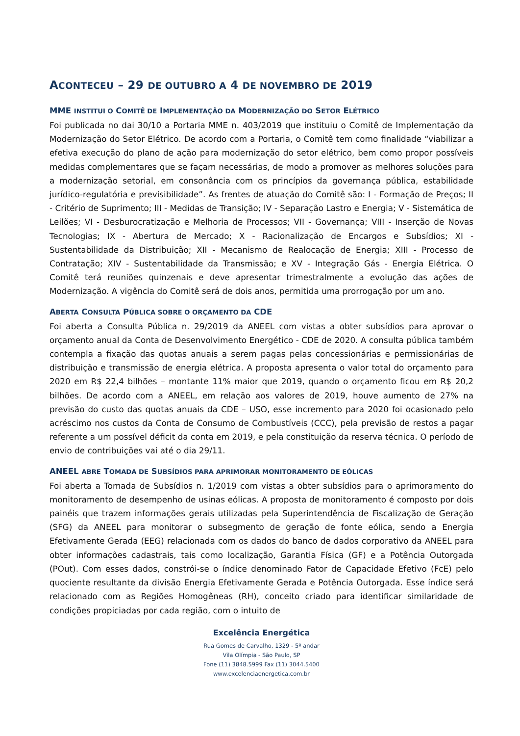ACONTECEU – 29 DE OUTUBRO A 4 DE NOVEMBRO DE 2019
MME INSTITUI O COMITÊ DE IMPLEMENTAÇÃO DA MODERNIZAÇÃO DO SETOR ELÉTRICO
Foi publicada no dai 30/10 a Portaria MME n. 403/2019 que instituiu o Comitê de Implementação da Modernização do Setor Elétrico. De acordo com a Portaria, o Comitê tem como finalidade “viabilizar a efetiva execução do plano de ação para modernização do setor elétrico, bem como propor possíveis medidas complementares que se façam necessárias, de modo a promover as melhores soluções para a modernização setorial, em consonância com os princípios da governança pública, estabilidade jurídico-regulatória e previsibilidade”. As frentes de atuação do Comitê são: I - Formação de Preços; II - Critério de Suprimento; III - Medidas de Transição; IV - Separação Lastro e Energia; V - Sistemática de Leilões; VI - Desburocratização e Melhoria de Processos; VII - Governança; VIII - Inserção de Novas Tecnologias; IX - Abertura de Mercado; X - Racionalização de Encargos e Subsídios; XI - Sustentabilidade da Distribuição; XII - Mecanismo de Realocação de Energia; XIII - Processo de Contratação; XIV - Sustentabilidade da Transmissão; e XV - Integração Gás - Energia Elétrica. O Comitê terá reuniões quinzenais e deve apresentar trimestralmente a evolução das ações de Modernização. A vigência do Comitê será de dois anos, permitida uma prorrogação por um ano.
ABERTA CONSULTA PÚBLICA SOBRE O ORÇAMENTO DA CDE
Foi aberta a Consulta Pública n. 29/2019 da ANEEL com vistas a obter subsídios para aprovar o orçamento anual da Conta de Desenvolvimento Energético - CDE de 2020. A consulta pública também contempla a fixação das quotas anuais a serem pagas pelas concessionárias e permissionárias de distribuição e transmissão de energia elétrica. A proposta apresenta o valor total do orçamento para 2020 em R$ 22,4 bilhões – montante 11% maior que 2019, quando o orçamento ficou em R$ 20,2 bilhões. De acordo com a ANEEL, em relação aos valores de 2019, houve aumento de 27% na previsão do custo das quotas anuais da CDE – USO, esse incremento para 2020 foi ocasionado pelo acréscimo nos custos da Conta de Consumo de Combustíveis (CCC), pela previsão de restos a pagar referente a um possível déficit da conta em 2019, e pela constituição da reserva técnica. O período de envio de contribuições vai até o dia 29/11.
ANEEL ABRE TOMADA DE SUBSÍDIOS PARA APRIMORAR MONITORAMENTO DE EÓLICAS
Foi aberta a Tomada de Subsídios n. 1/2019 com vistas a obter subsídios para o aprimoramento do monitoramento de desempenho de usinas eólicas. A proposta de monitoramento é composto por dois painéis que trazem informações gerais utilizadas pela Superintendência de Fiscalização de Geração (SFG) da ANEEL para monitorar o subsegmento de geração de fonte eólica, sendo a Energia Efetivamente Gerada (EEG) relacionada com os dados do banco de dados corporativo da ANEEL para obter informações cadastrais, tais como localização, Garantia Física (GF) e a Potência Outorgada (POut). Com esses dados, constrói-se o índice denominado Fator de Capacidade Efetivo (FcE) pelo quociente resultante da divisão Energia Efetivamente Gerada e Potência Outorgada. Esse índice será relacionado com as Regiões Homogêneas (RH), conceito criado para identificar similaridade de condições propiciadas por cada região, com o intuito de
Excelência Energética
Rua Gomes de Carvalho, 1329 - 5º andar
Vila Olímpia - São Paulo, SP
Fone (11) 3848.5999 Fax (11) 3044.5400
www.excelenciaenergetica.com.br